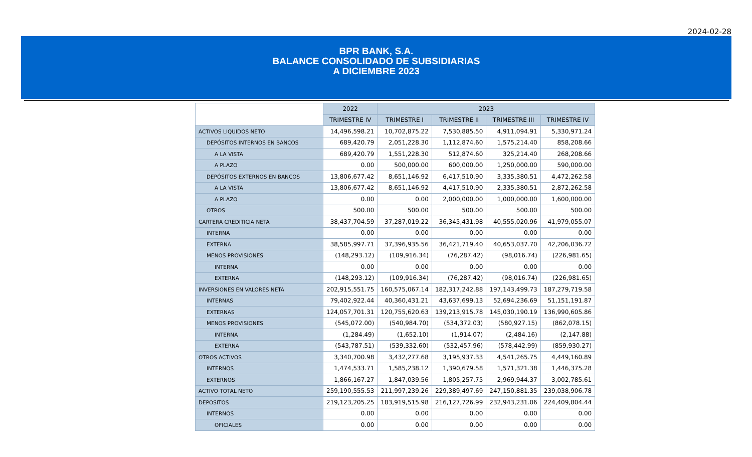2024-02-28
BPR BANK, S.A.
BALANCE CONSOLIDADO DE SUBSIDIARIAS
A DICIEMBRE 2023
| | 2022 | 2023 | | | |
| --- | --- | --- | --- | --- | --- |
| | TRIMESTRE IV | TRIMESTRE I | TRIMESTRE II | TRIMESTRE III | TRIMESTRE IV |
| ACTIVOS LIQUIDOS NETO | 14,496,598.21 | 10,702,875.22 | 7,530,885.50 | 4,911,094.91 | 5,330,971.24 |
| DEPÓSITOS INTERNOS EN BANCOS | 689,420.79 | 2,051,228.30 | 1,112,874.60 | 1,575,214.40 | 858,208.66 |
| A LA VISTA | 689,420.79 | 1,551,228.30 | 512,874.60 | 325,214.40 | 268,208.66 |
| A PLAZO | 0.00 | 500,000.00 | 600,000.00 | 1,250,000.00 | 590,000.00 |
| DEPÓSITOS EXTERNOS EN BANCOS | 13,806,677.42 | 8,651,146.92 | 6,417,510.90 | 3,335,380.51 | 4,472,262.58 |
| A LA VISTA | 13,806,677.42 | 8,651,146.92 | 4,417,510.90 | 2,335,380.51 | 2,872,262.58 |
| A PLAZO | 0.00 | 0.00 | 2,000,000.00 | 1,000,000.00 | 1,600,000.00 |
| OTROS | 500.00 | 500.00 | 500.00 | 500.00 | 500.00 |
| CARTERA CREDITICIA NETA | 38,437,704.59 | 37,287,019.22 | 36,345,431.98 | 40,555,020.96 | 41,979,055.07 |
| INTERNA | 0.00 | 0.00 | 0.00 | 0.00 | 0.00 |
| EXTERNA | 38,585,997.71 | 37,396,935.56 | 36,421,719.40 | 40,653,037.70 | 42,206,036.72 |
| MENOS PROVISIONES | (148,293.12) | (109,916.34) | (76,287.42) | (98,016.74) | (226,981.65) |
| INTERNA | 0.00 | 0.00 | 0.00 | 0.00 | 0.00 |
| EXTERNA | (148,293.12) | (109,916.34) | (76,287.42) | (98,016.74) | (226,981.65) |
| INVERSIONES EN VALORES NETA | 202,915,551.75 | 160,575,067.14 | 182,317,242.88 | 197,143,499.73 | 187,279,719.58 |
| INTERNAS | 79,402,922.44 | 40,360,431.21 | 43,637,699.13 | 52,694,236.69 | 51,151,191.87 |
| EXTERNAS | 124,057,701.31 | 120,755,620.63 | 139,213,915.78 | 145,030,190.19 | 136,990,605.86 |
| MENOS PROVISIONES | (545,072.00) | (540,984.70) | (534,372.03) | (580,927.15) | (862,078.15) |
| INTERNA | (1,284.49) | (1,652.10) | (1,914.07) | (2,484.16) | (2,147.88) |
| EXTERNA | (543,787.51) | (539,332.60) | (532,457.96) | (578,442.99) | (859,930.27) |
| OTROS ACTIVOS | 3,340,700.98 | 3,432,277.68 | 3,195,937.33 | 4,541,265.75 | 4,449,160.89 |
| INTERNOS | 1,474,533.71 | 1,585,238.12 | 1,390,679.58 | 1,571,321.38 | 1,446,375.28 |
| EXTERNOS | 1,866,167.27 | 1,847,039.56 | 1,805,257.75 | 2,969,944.37 | 3,002,785.61 |
| ACTIVO TOTAL NETO | 259,190,555.53 | 211,997,239.26 | 229,389,497.69 | 247,150,881.35 | 239,038,906.78 |
| DEPOSITOS | 219,123,205.25 | 183,919,515.98 | 216,127,726.99 | 232,943,231.06 | 224,409,804.44 |
| INTERNOS | 0.00 | 0.00 | 0.00 | 0.00 | 0.00 |
| OFICIALES | 0.00 | 0.00 | 0.00 | 0.00 | 0.00 |